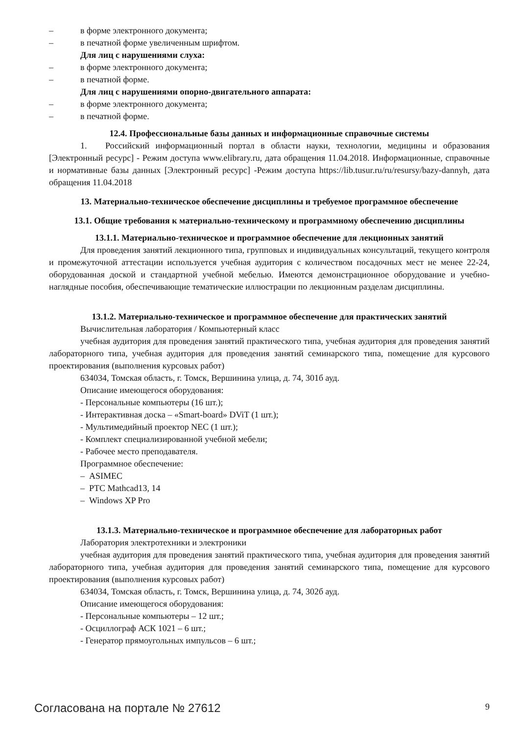– в форме электронного документа;
– в печатной форме увеличенным шрифтом.
Для лиц с нарушениями слуха:
– в форме электронного документа;
– в печатной форме.
Для лиц с нарушениями опорно-двигательного аппарата:
– в форме электронного документа;
– в печатной форме.
12.4. Профессиональные базы данных и информационные справочные системы
1. Российский информационный портал в области науки, технологии, медицины и образования [Электронный ресурс] - Режим доступа www.elibrary.ru, дата обращения 11.04.2018. Информационные, справочные и нормативные базы данных [Электронный ресурс] -Режим доступа https://lib.tusur.ru/ru/resursy/bazy-dannyh, дата обращения 11.04.2018
13. Материально-техническое обеспечение дисциплины и требуемое программное обеспечение
13.1. Общие требования к материально-техническому и программному обеспечению дисциплины
13.1.1. Материально-техническое и программное обеспечение для лекционных занятий
Для проведения занятий лекционного типа, групповых и индивидуальных консультаций, текущего контроля и промежуточной аттестации используется учебная аудитория с количеством посадочных мест не менее 22-24, оборудованная доской и стандартной учебной мебелью. Имеются демонстрационное оборудование и учебно-наглядные пособия, обеспечивающие тематические иллюстрации по лекционным разделам дисциплины.
13.1.2. Материально-техническое и программное обеспечение для практических занятий
Вычислительная лаборатория / Компьютерный класс
учебная аудитория для проведения занятий практического типа, учебная аудитория для проведения занятий лабораторного типа, учебная аудитория для проведения занятий семинарского типа, помещение для курсового проектирования (выполнения курсовых работ)
634034, Томская область, г. Томск, Вершинина улица, д. 74, 301б ауд.
Описание имеющегося оборудования:
- Персональные компьютеры (16 шт.);
- Интерактивная доска – «Smart-board» DViT (1 шт.);
- Мультимедийный проектор NEC (1 шт.);
- Комплект специализированной учебной мебели;
- Рабочее место преподавателя.
Программное обеспечение:
– ASIMEC
– PTC Mathcad13, 14
– Windows XP Pro
13.1.3. Материально-техническое и программное обеспечение для лабораторных работ
Лаборатория электротехники и электроники
учебная аудитория для проведения занятий практического типа, учебная аудитория для проведения занятий лабораторного типа, учебная аудитория для проведения занятий семинарского типа, помещение для курсового проектирования (выполнения курсовых работ)
634034, Томская область, г. Томск, Вершинина улица, д. 74, 302б ауд.
Описание имеющегося оборудования:
- Персональные компьютеры – 12 шт.;
- Осциллограф АСК 1021 – 6 шт.;
- Генератор прямоугольных импульсов – 6 шт.;
Согласована на портале № 27612 9